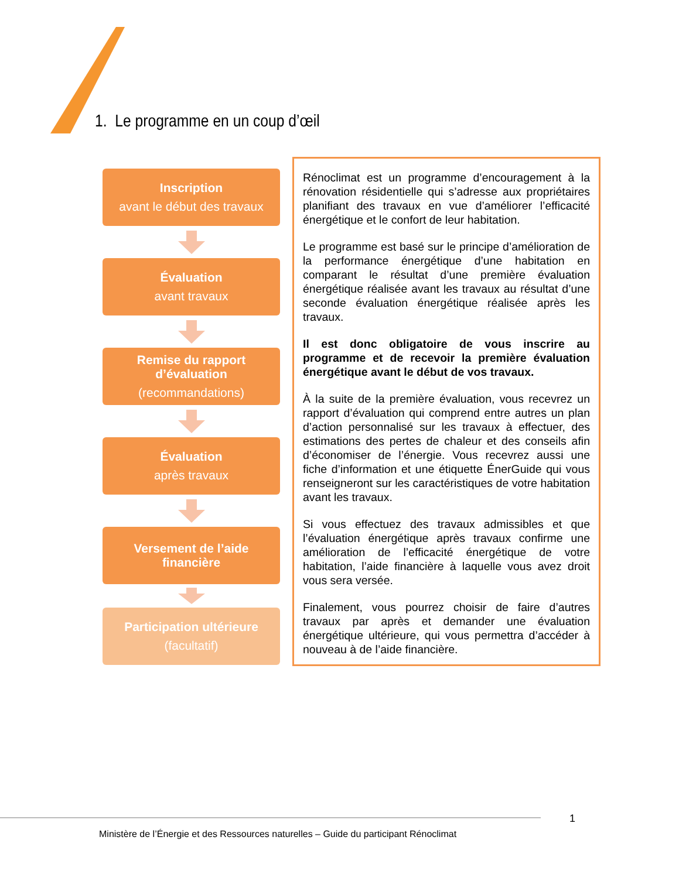1. Le programme en un coup d’œil
Inscription
avant le début des travaux
Évaluation
avant travaux
Remise du rapport
d’évaluation
(recommandations)
Évaluation
après travaux
Versement de l’aide
financière
Participation ultérieure
(facultatif)
Rénoclimat est un programme d’encouragement à la rénovation résidentielle qui s’adresse aux propriétaires planifiant des travaux en vue d’améliorer l’efficacité énergétique et le confort de leur habitation.
Le programme est basé sur le principe d’amélioration de la performance énergétique d’une habitation en comparant le résultat d’une première évaluation énergétique réalisée avant les travaux au résultat d’une seconde évaluation énergétique réalisée après les travaux.
Il est donc obligatoire de vous inscrire au programme et de recevoir la première évaluation énergétique avant le début de vos travaux.
À la suite de la première évaluation, vous recevrez un rapport d’évaluation qui comprend entre autres un plan d’action personnalisé sur les travaux à effectuer, des estimations des pertes de chaleur et des conseils afin d’économiser de l’énergie. Vous recevrez aussi une fiche d’information et une étiquette ÉnerGuide qui vous renseigneront sur les caractéristiques de votre habitation avant les travaux.
Si vous effectuez des travaux admissibles et que l’évaluation énergétique après travaux confirme une amélioration de l’efficacité énergétique de votre habitation, l’aide financière à laquelle vous avez droit vous sera versée.
Finalement, vous pourrez choisir de faire d’autres travaux par après et demander une évaluation énergétique ultérieure, qui vous permettra d’accéder à nouveau à de l’aide financière.
1
Ministère de l’Énergie et des Ressources naturelles – Guide du participant Rénoclimat